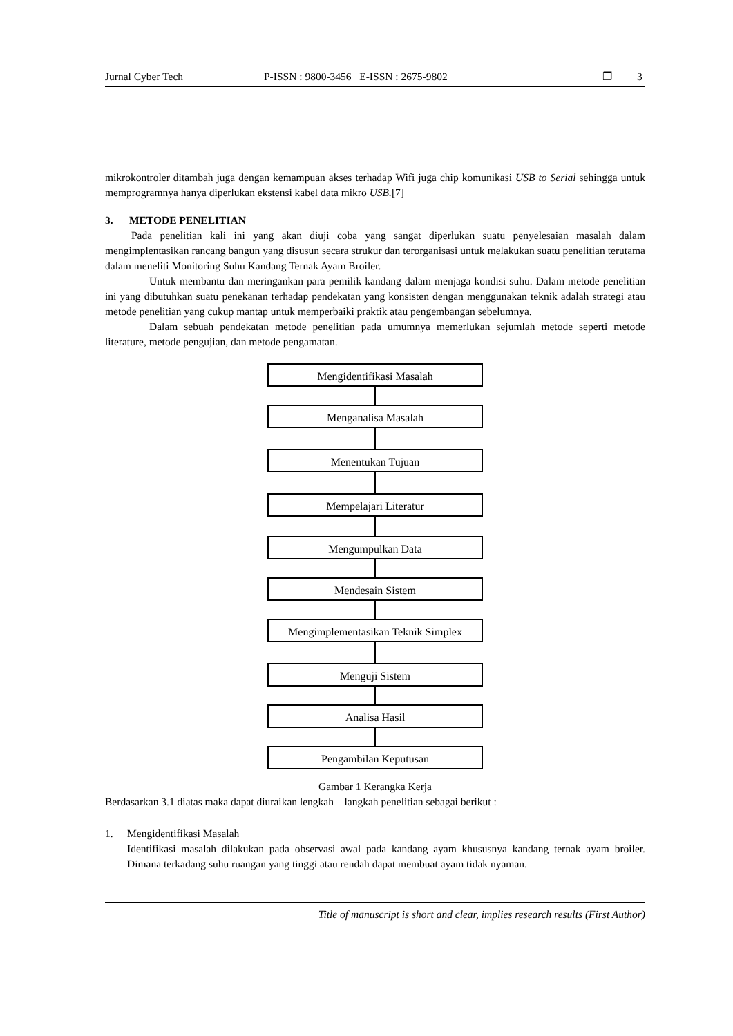Jurnal Cyber Tech P-ISSN : 9800-3456 E-ISSN : 2675-9802 ❐ 3
mikrokontroler ditambah juga dengan kemampuan akses terhadap Wifi juga chip komunikasi USB to Serial sehingga untuk memprogramnya hanya diperlukan ekstensi kabel data mikro USB.[7]
3. METODE PENELITIAN
Pada penelitian kali ini yang akan diuji coba yang sangat diperlukan suatu penyelesaian masalah dalam mengimplentasikan rancang bangun yang disusun secara strukur dan terorganisasi untuk melakukan suatu penelitian terutama dalam meneliti Monitoring Suhu Kandang Ternak Ayam Broiler.
Untuk membantu dan meringankan para pemilik kandang dalam menjaga kondisi suhu. Dalam metode penelitian ini yang dibutuhkan suatu penekanan terhadap pendekatan yang konsisten dengan menggunakan teknik adalah strategi atau metode penelitian yang cukup mantap untuk memperbaiki praktik atau pengembangan sebelumnya.
Dalam sebuah pendekatan metode penelitian pada umumnya memerlukan sejumlah metode seperti metode literature, metode pengujian, dan metode pengamatan.
Mengidentifikasi Masalah
Menganalisa Masalah
Menentukan Tujuan
Mempelajari Literatur
Mengumpulkan Data
Mendesain Sistem
Mengimplementasikan Teknik Simplex
Menguji Sistem
Analisa Hasil
Pengambilan Keputusan
Gambar 1 Kerangka Kerja
Berdasarkan 3.1 diatas maka dapat diuraikan lengkah – langkah penelitian sebagai berikut :
1. Mengidentifikasi Masalah
Identifikasi masalah dilakukan pada observasi awal pada kandang ayam khususnya kandang ternak ayam broiler. Dimana terkadang suhu ruangan yang tinggi atau rendah dapat membuat ayam tidak nyaman.
Title of manuscript is short and clear, implies research results (First Author)